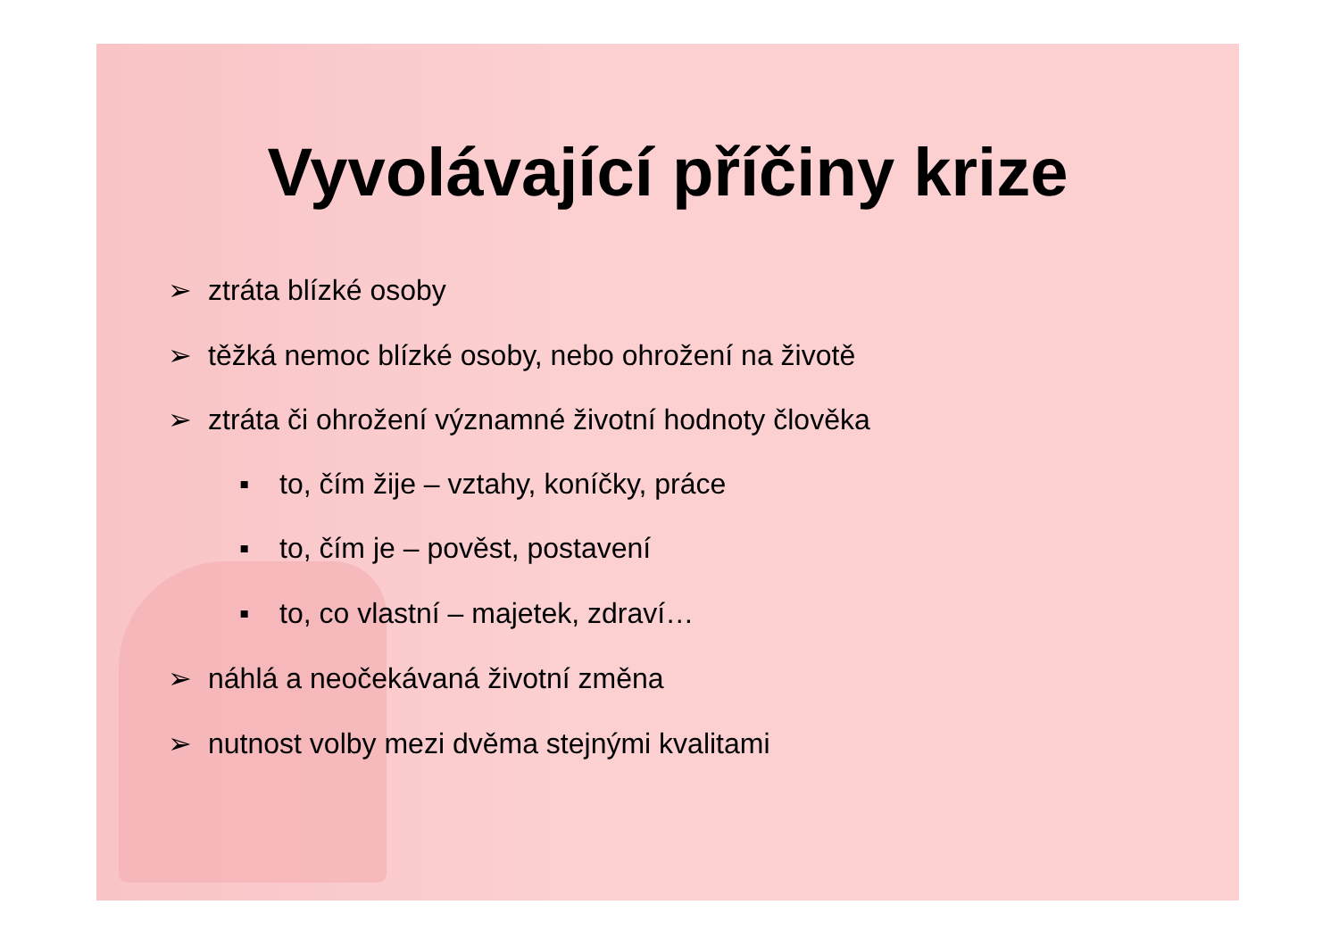Vyvolávající příčiny krize
➢ ztráta blízké osoby
➢ těžká nemoc blízké osoby, nebo ohrožení na životě
➢ ztráta či ohrožení významné životní hodnoty člověka
▪ to, čím žije – vztahy, koníčky, práce
▪ to, čím je – pověst, postavení
▪ to, co vlastní – majetek, zdraví…
➢ náhlá a neočekávaná životní změna
➢ nutnost volby mezi dvěma stejnými kvalitami